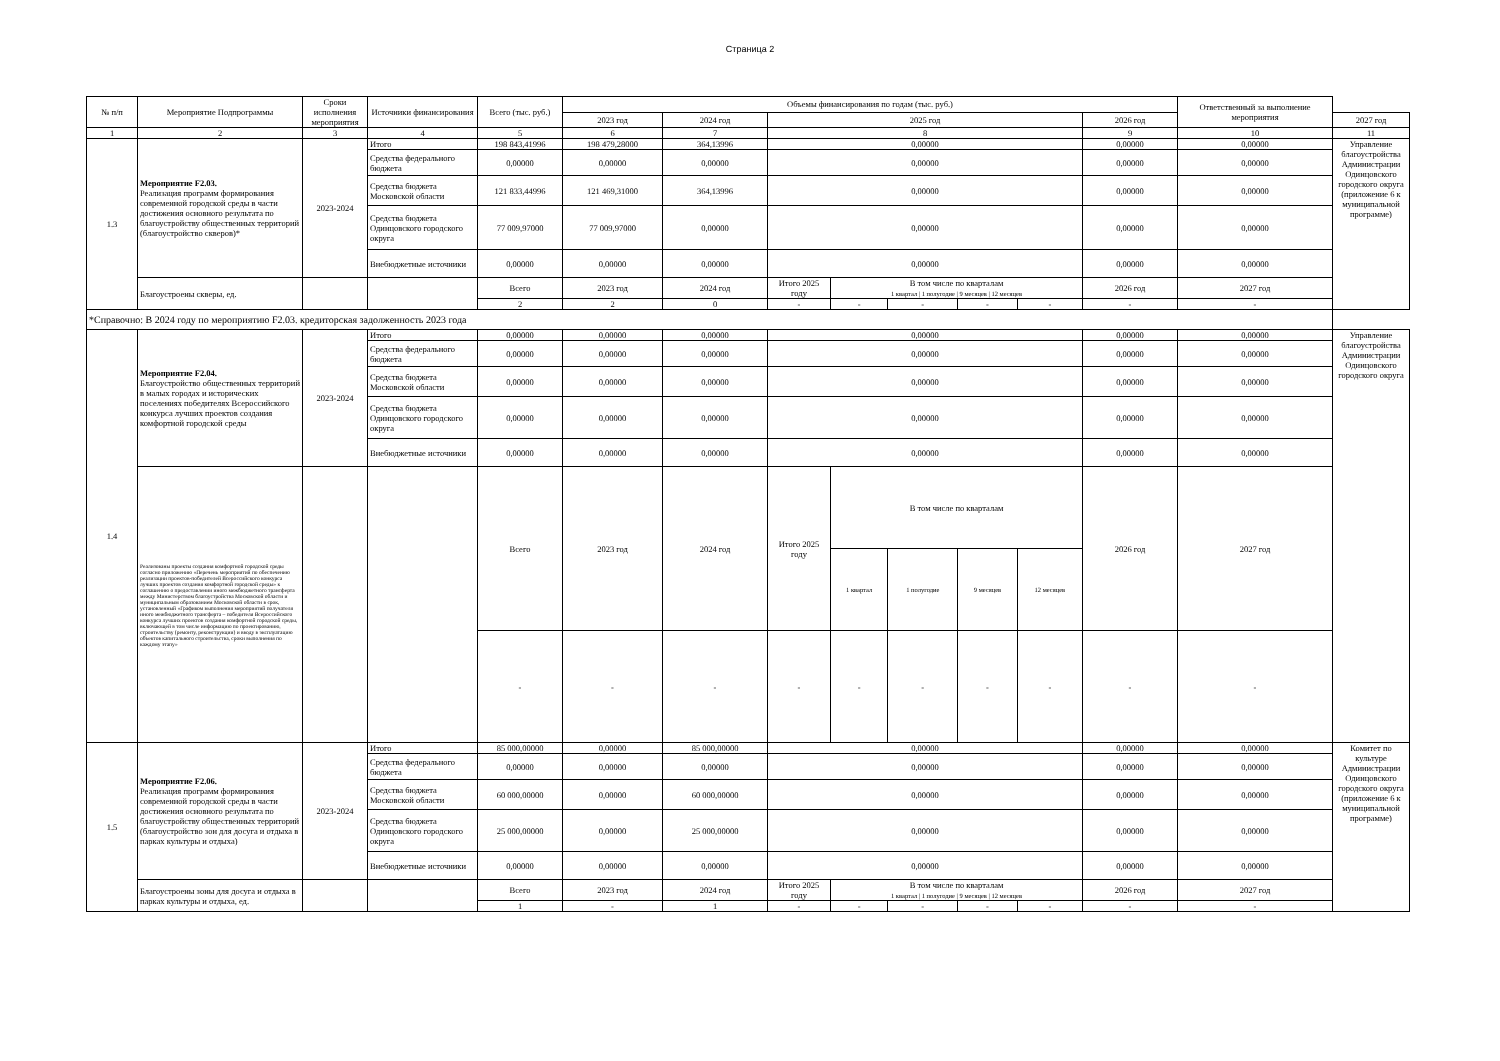Страница 2
| № п/п | Мероприятие Подпрограммы | Сроки исполнения мероприятия | Источники финансирования | Всего (тыс. руб.) | Объемы финансирования по годам (тыс. руб.) | | | | | | | | Ответственный за выполнение мероприятия | |
| --- | --- | --- | --- | --- | --- | --- | --- | --- | --- | --- | --- | --- | --- | --- |
| | | | | | 2023 год | 2024 год | 2025 год | | | | | 2026 год | | 2027 год |
| 1 | 2 | 3 | 4 | 5 | 6 | 7 | 8 | | | | | 9 | 10 | 11 |
| 1.3 | Мероприятие F2.03. Реализация программ формирования современной городской среды в части достижения основного результата по благоустройству общественных территорий (благоустройство скверов)* | 2023-2024 | Итого | 198 843,41996 | 198 479,28000 | 364,13996 | 0,00000 | | | | | 0,00000 | 0,00000 | Управление благоустройства Администрации Одинцовского городского округа (приложение 6 к муниципальной программе) |
| | | | Средства федерального бюджета | 0,00000 | 0,00000 | 0,00000 | 0,00000 | | | | | 0,00000 | 0,00000 | |
| | | | Средства бюджета Московской области | 121 833,44996 | 121 469,31000 | 364,13996 | 0,00000 | | | | | 0,00000 | 0,00000 | |
| | | | Средства бюджета Одинцовского городского округа | 77 009,97000 | 77 009,97000 | 0,00000 | 0,00000 | | | | | 0,00000 | 0,00000 | |
| | | | Внебюджетные источники | 0,00000 | 0,00000 | 0,00000 | 0,00000 | | | | | 0,00000 | 0,00000 | |
| | Благоустроены скверы, ед. | | | Всего | 2023 год | 2024 год | Итого 2025 году | В том числе по кварталам 1 квартал / 1 полугодие / 9 месяцев / 12 месяцев | | | | 2026 год | 2027 год | |
| | | | | 2 | 2 | 0 | - | - | - | - | - | - | - | |
| *Справочно: В 2024 году по мероприятию F2.03. кредиторская задолженность 2023 года | | | | | | | | | | | | | | |
| 1.4 | Мероприятие F2.04. Благоустройство общественных территорий в малых городах и исторических поселениях победителях Всероссийского конкурса лучших проектов создания комфортной городской среды | 2023-2024 | Итого | 0,00000 | 0,00000 | 0,00000 | 0,00000 | | | | | 0,00000 | 0,00000 | Управление благоустройства Администрации Одинцовского городского округа |
| | | | Средства федерального бюджета | 0,00000 | 0,00000 | 0,00000 | 0,00000 | | | | | 0,00000 | 0,00000 | |
| | | | Средства бюджета Московской области | 0,00000 | 0,00000 | 0,00000 | 0,00000 | | | | | 0,00000 | 0,00000 | |
| | | | Средства бюджета Одинцовского городского округа | 0,00000 | 0,00000 | 0,00000 | 0,00000 | | | | | 0,00000 | 0,00000 | |
| | | | Внебюджетные источники | 0,00000 | 0,00000 | 0,00000 | 0,00000 | | | | | 0,00000 | 0,00000 | |
| | Реализованы проекты создания комфортной городской среды согласно приложению «Перечень мероприятий по обеспечению реализации проектов-победителей Всероссийского конкурса лучших проектов создания комфортной городской среды» к соглашению о предоставлении иного межбюджетного трансферта между Министерством благоустройства Московской области и муниципальным образованием Московской области в срок, установленный «Графиком выполнения мероприятий получателя иного межбюджетного трансферта – победителя Всероссийского конкурса лучших проектов создания комфортной городской среды, включающей в том числе информацию по проектированию, строительству (ремонту, реконструкции) и вводу в эксплуатацию объектов капитального строительства, сроки выполнения по каждому этапу» | | | Всего | 2023 год | 2024 год | Итого 2025 году | В том числе по кварталам | | | | 2026 год | 2027 год | |
| | | | | | | | | 1 квартал | 1 полугодие | 9 месяцев | 12 месяцев | | | |
| | | | | - | - | - | - | - | - | - | - | - | - | |
| 1.5 | Мероприятие F2.06. Реализация программ формирования современной городской среды в части достижения основного результата по благоустройству общественных территорий (благоустройство зон для досуга и отдыха в парках культуры и отдыха) | 2023-2024 | Итого | 85 000,00000 | 0,00000 | 85 000,00000 | 0,00000 | | | | | 0,00000 | 0,00000 | Комитет по культуре Администрации Одинцовского городского округа (приложение 6 к муниципальной программе) |
| | | | Средства федерального бюджета | 0,00000 | 0,00000 | 0,00000 | 0,00000 | | | | | 0,00000 | 0,00000 | |
| | | | Средства бюджета Московской области | 60 000,00000 | 0,00000 | 60 000,00000 | 0,00000 | | | | | 0,00000 | 0,00000 | |
| | | | Средства бюджета Одинцовского городского округа | 25 000,00000 | 0,00000 | 25 000,00000 | 0,00000 | | | | | 0,00000 | 0,00000 | |
| | | | Внебюджетные источники | 0,00000 | 0,00000 | 0,00000 | 0,00000 | | | | | 0,00000 | 0,00000 | |
| | Благоустроены зоны для досуга и отдыха в парках культуры и отдыха, ед. | | | Всего | 2023 год | 2024 год | Итого 2025 году | В том числе по кварталам 1 квартал / 1 полугодие / 9 месяцев / 12 месяцев | | | | 2026 год | 2027 год | |
| | | | | 1 | - | 1 | - | - | - | - | - | - | - | |